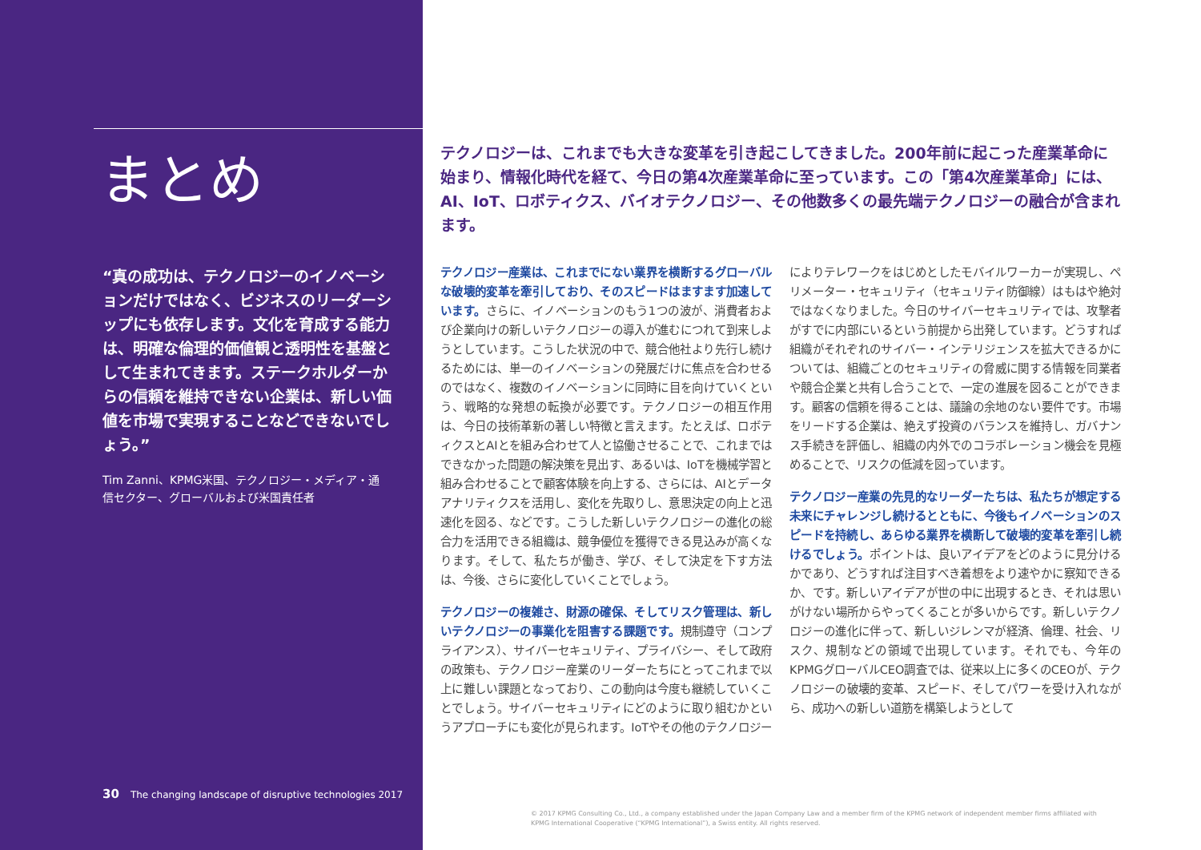まとめ
“真の成功は、テクノロジーのイノベーションだけではなく、ビジネスのリーダーシップにも依存します。文化を育成する能力は、明確な倫理的価値観と透明性を基盤として生まれてきます。ステークホルダーからの信頼を維持できない企業は、新しい価値を市場で実現することなどできないでしょう。”
Tim Zanni、KPMG米国、テクノロジー・メディア・通信セクター、グローバルおよび米国責任者
30 The changing landscape of disruptive technologies 2017
テクノロジーは、これまでも大きな変革を引き起こしてきました。200年前に起こった産業革命に始まり、情報化時代を経て、今日の第4次産業革命に至っています。この「第4次産業革命」には、AI、IoT、ロボティクス、バイオテクノロジー、その他数多くの最先端テクノロジーの融合が含まれます。
テクノロジー産業は、これまでにない業界を横断するグローバルな破壊的変革を牽引しており、そのスピードはますます加速しています。さらに、イノベーションのもう1つの波が、消費者および企業向けの新しいテクノロジーの導入が進むにつれて到来しようとしています。こうした状況の中で、競合他社より先行し続けるためには、単一のイノベーションの発展だけに焦点を合わせるのではなく、複数のイノベーションに同時に目を向けていくという、戦略的な発想の転換が必要です。テクノロジーの相互作用は、今日の技術革新の著しい特徴と言えます。たとえば、ロボティクスとAIとを組み合わせて人と協働させることで、これまではできなかった問題の解決策を見出す、あるいは、IoTを機械学習と組み合わせることで顧客体験を向上する、さらには、AIとデータアナリティクスを活用し、変化を先取りし、意思決定の向上と迅速化を図る、などです。こうした新しいテクノロジーの進化の総合力を活用できる組織は、競争優位を獲得できる見込みが高くなります。そして、私たちが働き、学び、そして決定を下す方法は、今後、さらに変化していくことでしょう。
テクノロジーの複雑さ、財源の確保、そしてリスク管理は、新しいテクノロジーの事業化を阻害する課題です。規制遵守（コンプライアンス）、サイバーセキュリティ、プライバシー、そして政府の政策も、テクノロジー産業のリーダーたちにとってこれまで以上に難しい課題となっており、この動向は今度も継続していくことでしょう。サイバーセキュリティにどのように取り組むかというアプローチにも変化が見られます。IoTやその他のテクノロジーによりテレワークをはじめとしたモバイルワーカーが実現し、ペリメーター・セキュリティ（セキュリティ防御線）はもはや絶対ではなくなりました。今日のサイバーセキュリティでは、攻撃者がすでに内部にいるという前提から出発しています。どうすれば組織がそれぞれのサイバー・インテリジェンスを拡大できるかについては、組織ごとのセキュリティの脅威に関する情報を同業者や競合企業と共有し合うことで、一定の進展を図ることができます。顧客の信頼を得ることは、議論の余地のない要件です。市場をリードする企業は、絶えず投資のバランスを維持し、ガバナンス手続きを評価し、組織の内外でのコラボレーション機会を見極めることで、リスクの低減を図っています。
テクノロジー産業の先見的なリーダーたちは、私たちが想定する未来にチャレンジし続けるとともに、今後もイノベーションのスピードを持続し、あらゆる業界を横断して破壊的変革を牽引し続けるでしょう。ポイントは、良いアイデアをどのように見分けるかであり、どうすれば注目すべき着想をより速やかに察知できるか、です。新しいアイデアが世の中に出現するとき、それは思いがけない場所からやってくることが多いからです。新しいテクノロジーの進化に伴って、新しいジレンマが経済、倫理、社会、リスク、規制などの領域で出現しています。それでも、今年のKPMGグローバルCEO調査では、従来以上に多くのCEOが、テクノロジーの破壊的変革、スピード、そしてパワーを受け入れながら、成功への新しい道筋を構築しようとして
© 2017 KPMG Consulting Co., Ltd., a company established under the Japan Company Law and a member firm of the KPMG network of independent member firms affiliated with KPMG International Cooperative (“KPMG International”), a Swiss entity. All rights reserved.